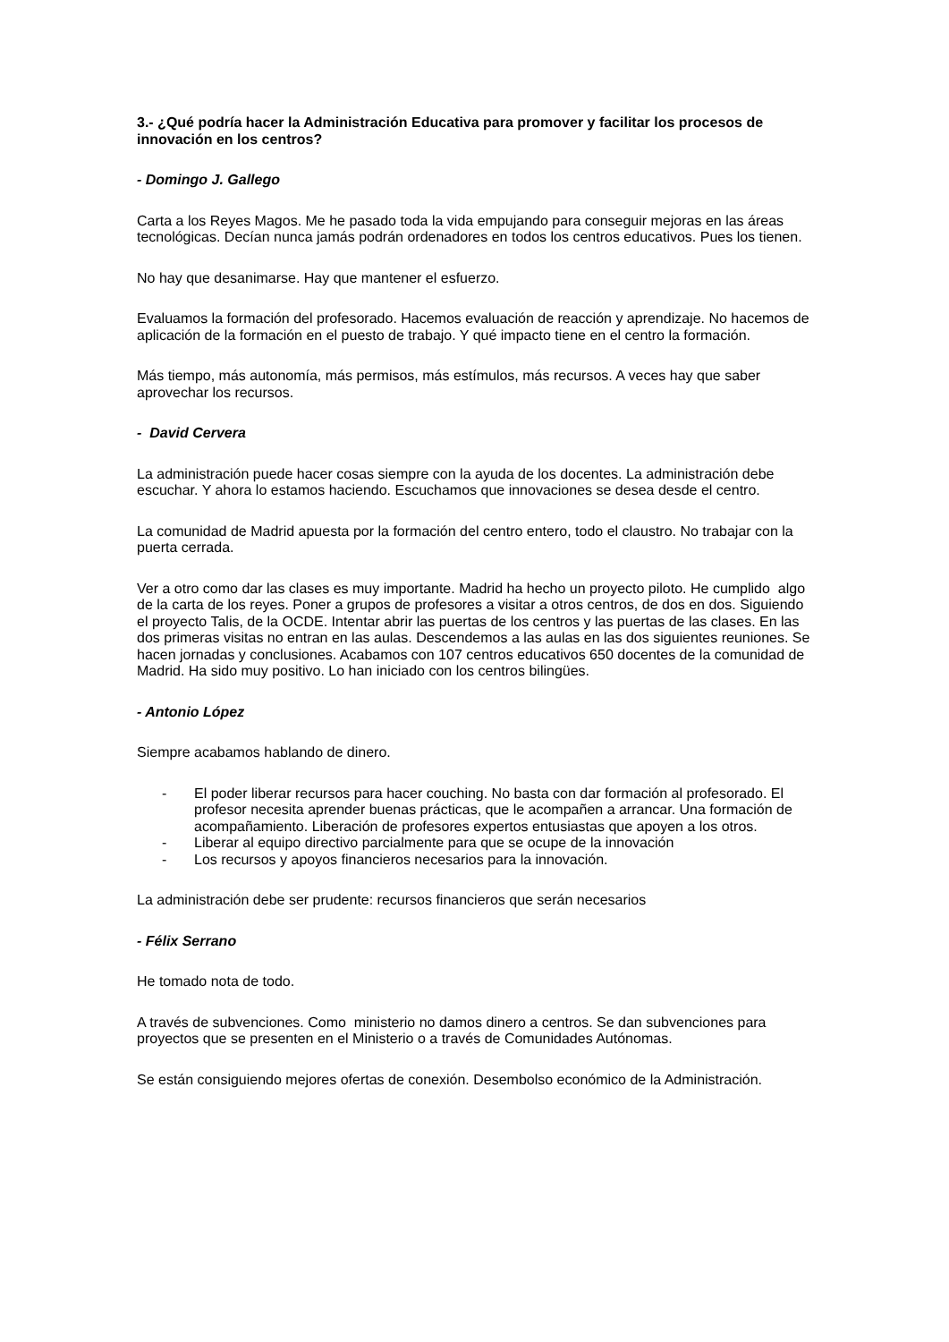3.- ¿Qué podría hacer la Administración Educativa para promover y facilitar los procesos de innovación en los centros?
- Domingo J. Gallego
Carta a los Reyes Magos. Me he pasado toda la vida empujando para conseguir mejoras en las áreas tecnológicas. Decían nunca jamás podrán ordenadores en todos los centros educativos. Pues los tienen.
No hay que desanimarse. Hay que mantener el esfuerzo.
Evaluamos la formación del profesorado. Hacemos evaluación de reacción y aprendizaje. No hacemos de aplicación de la formación en el puesto de trabajo. Y qué impacto tiene en el centro la formación.
Más tiempo, más autonomía, más permisos, más estímulos, más recursos. A veces hay que saber aprovechar los recursos.
- David Cervera
La administración puede hacer cosas siempre con la ayuda de los docentes. La administración debe escuchar. Y ahora lo estamos haciendo. Escuchamos que innovaciones se desea desde el centro.
La comunidad de Madrid apuesta por la formación del centro entero, todo el claustro. No trabajar con la puerta cerrada.
Ver a otro como dar las clases es muy importante. Madrid ha hecho un proyecto piloto. He cumplido algo de la carta de los reyes. Poner a grupos de profesores a visitar a otros centros, de dos en dos. Siguiendo el proyecto Talis, de la OCDE. Intentar abrir las puertas de los centros y las puertas de las clases. En las dos primeras visitas no entran en las aulas. Descendemos a las aulas en las dos siguientes reuniones. Se hacen jornadas y conclusiones. Acabamos con 107 centros educativos 650 docentes de la comunidad de Madrid. Ha sido muy positivo. Lo han iniciado con los centros bilingües.
- Antonio López
Siempre acabamos hablando de dinero.
- El poder liberar recursos para hacer couching. No basta con dar formación al profesorado. El profesor necesita aprender buenas prácticas, que le acompañen a arrancar. Una formación de acompañamiento. Liberación de profesores expertos entusiastas que apoyen a los otros.
- Liberar al equipo directivo parcialmente para que se ocupe de la innovación
- Los recursos y apoyos financieros necesarios para la innovación.
La administración debe ser prudente: recursos financieros que serán necesarios
- Félix Serrano
He tomado nota de todo.
A través de subvenciones. Como ministerio no damos dinero a centros. Se dan subvenciones para proyectos que se presenten en el Ministerio o a través de Comunidades Autónomas.
Se están consiguiendo mejores ofertas de conexión. Desembolso económico de la Administración.